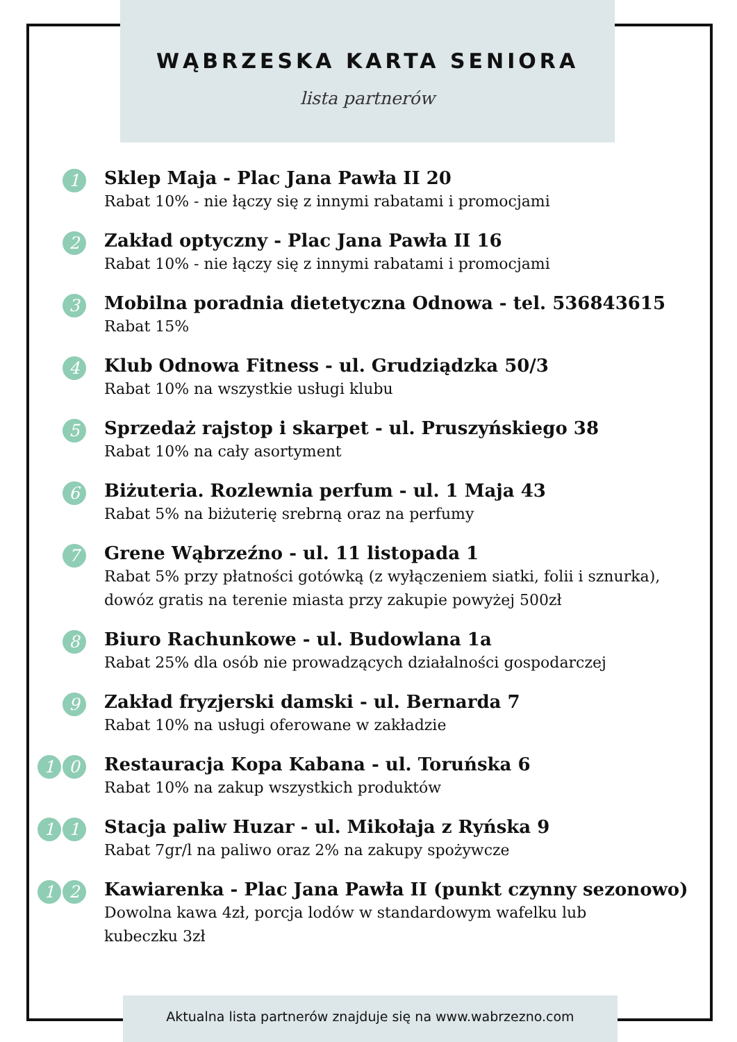WĄBRZESKA KARTA SENIORA
lista partnerów
1
Sklep Maja - Plac Jana Pawła II 20
Rabat 10% - nie łączy się z innymi rabatami i promocjami
2
Zakład optyczny - Plac Jana Pawła II 16
Rabat 10% - nie łączy się z innymi rabatami i promocjami
3
Mobilna poradnia dietetyczna Odnowa - tel. 536843615
Rabat 15%
4
Klub Odnowa Fitness - ul. Grudziądzka 50/3
Rabat 10% na wszystkie usługi klubu
5
Sprzedaż rajstop i skarpet - ul. Pruszyńskiego 38
Rabat 10% na cały asortyment
6
Biżuteria. Rozlewnia perfum - ul. 1 Maja 43
Rabat 5% na biżuterię srebrną oraz na perfumy
7
Grene Wąbrzeźno - ul. 11 listopada 1
Rabat 5% przy płatności gotówką (z wyłączeniem siatki, folii i sznurka),
dowóz gratis na terenie miasta przy zakupie powyżej 500zł
8
Biuro Rachunkowe - ul. Budowlana 1a
Rabat 25% dla osób nie prowadzących działalności gospodarczej
9
Zakład fryzjerski damski - ul. Bernarda 7
Rabat 10% na usługi oferowane w zakładzie
1 0
Restauracja Kopa Kabana - ul. Toruńska 6
Rabat 10% na zakup wszystkich produktów
1 1
Stacja paliw Huzar - ul. Mikołaja z Ryńska 9
Rabat 7gr/l na paliwo oraz 2% na zakupy spożywcze
1 2
Kawiarenka - Plac Jana Pawła II (punkt czynny sezonowo)
Dowolna kawa 4zł, porcja lodów w standardowym wafelku lub
kubeczku 3zł
Aktualna lista partnerów znajduje się na www.wabrzezno.com